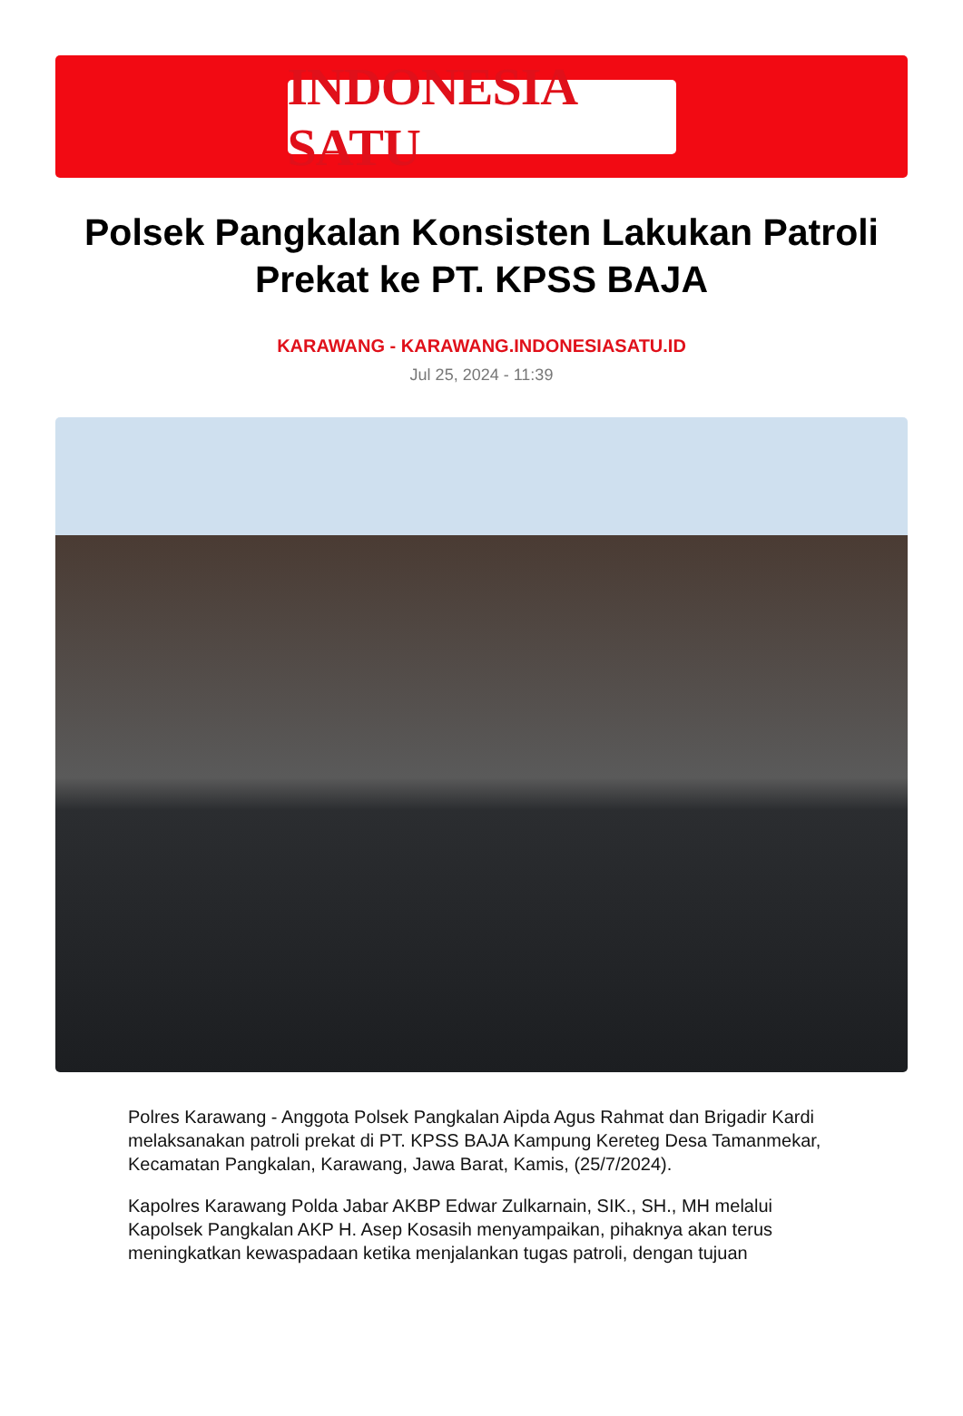INDONESIA SATU
Polsek Pangkalan Konsisten Lakukan Patroli Prekat ke PT. KPSS BAJA
KARAWANG - KARAWANG.INDONESIASATU.ID
Jul 25, 2024 - 11:39
Polres Karawang - Anggota Polsek Pangkalan Aipda Agus Rahmat dan Brigadir Kardi melaksanakan patroli prekat di PT. KPSS BAJA Kampung Kereteg Desa Tamanmekar, Kecamatan Pangkalan, Karawang, Jawa Barat, Kamis, (25/7/2024).
Kapolres Karawang Polda Jabar AKBP Edwar Zulkarnain, SIK., SH., MH melalui Kapolsek Pangkalan AKP H. Asep Kosasih menyampaikan, pihaknya akan terus meningkatkan kewaspadaan ketika menjalankan tugas patroli, dengan tujuan